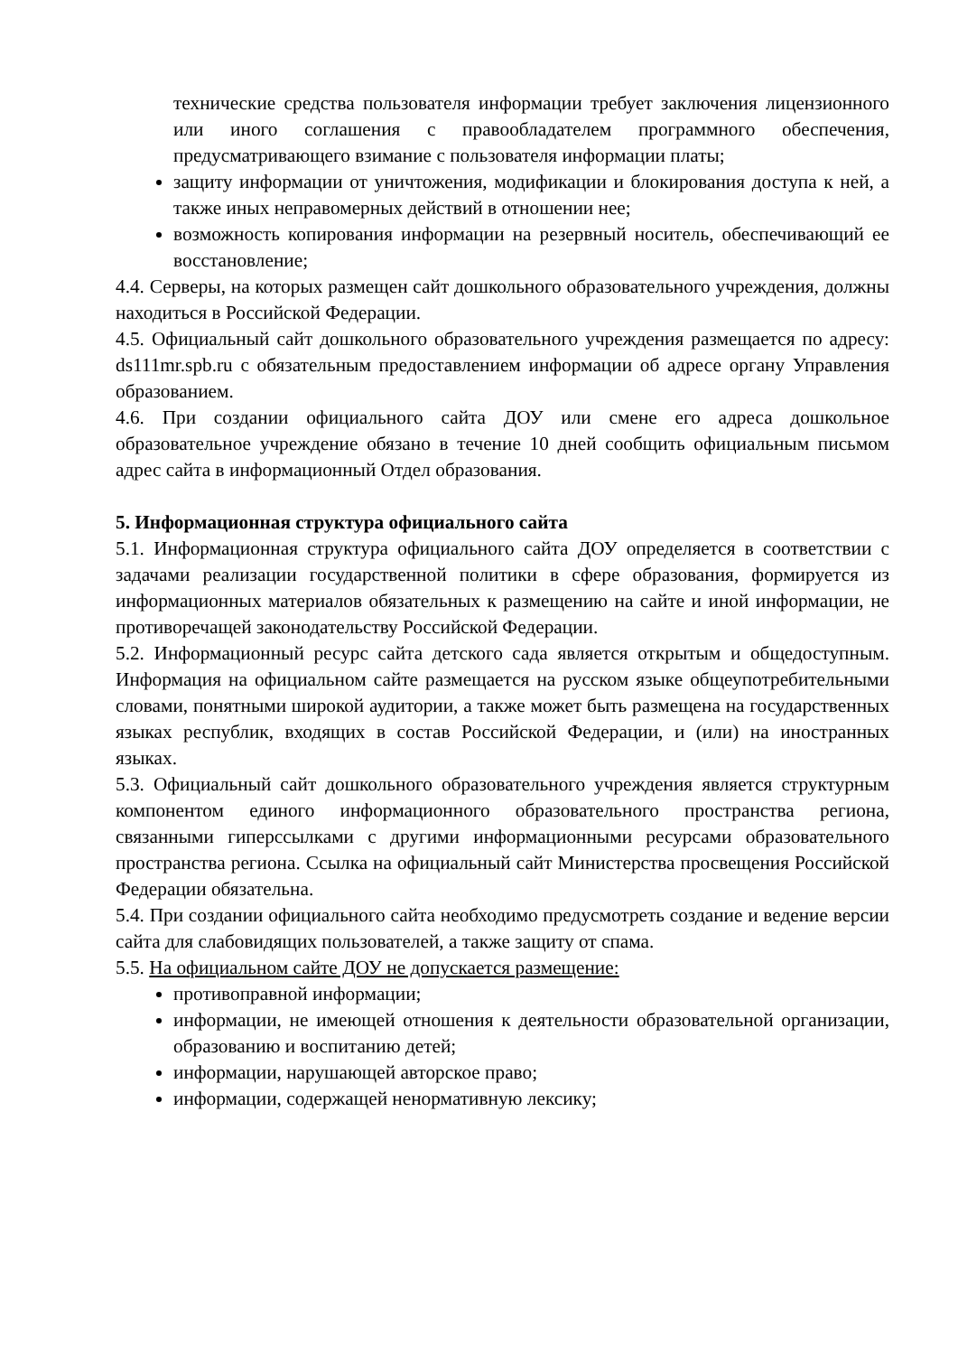технические средства пользователя информации требует заключения лицензионного или иного соглашения с правообладателем программного обеспечения, предусматривающего взимание с пользователя информации платы;
защиту информации от уничтожения, модификации и блокирования доступа к ней, а также иных неправомерных действий в отношении нее;
возможность копирования информации на резервный носитель, обеспечивающий ее восстановление;
4.4. Серверы, на которых размещен сайт дошкольного образовательного учреждения, должны находиться в Российской Федерации.
4.5. Официальный сайт дошкольного образовательного учреждения размещается по адресу: ds111mr.spb.ru с обязательным предоставлением информации об адресе органу Управления образованием.
4.6. При создании официального сайта ДОУ или смене его адреса дошкольное образовательное учреждение обязано в течение 10 дней сообщить официальным письмом адрес сайта в информационный Отдел образования.
5. Информационная структура официального сайта
5.1. Информационная структура официального сайта ДОУ определяется в соответствии с задачами реализации государственной политики в сфере образования, формируется из информационных материалов обязательных к размещению на сайте и иной информации, не противоречащей законодательству Российской Федерации.
5.2. Информационный ресурс сайта детского сада является открытым и общедоступным. Информация на официальном сайте размещается на русском языке общеупотребительными словами, понятными широкой аудитории, а также может быть размещена на государственных языках республик, входящих в состав Российской Федерации, и (или) на иностранных языках.
5.3. Официальный сайт дошкольного образовательного учреждения является структурным компонентом единого информационного образовательного пространства региона, связанными гиперссылками с другими информационными ресурсами образовательного пространства региона. Ссылка на официальный сайт Министерства просвещения Российской Федерации обязательна.
5.4. При создании официального сайта необходимо предусмотреть создание и ведение версии сайта для слабовидящих пользователей, а также защиту от спама.
5.5. На официальном сайте ДОУ не допускается размещение:
противоправной информации;
информации, не имеющей отношения к деятельности образовательной организации, образованию и воспитанию детей;
информации, нарушающей авторское право;
информации, содержащей ненормативную лексику;